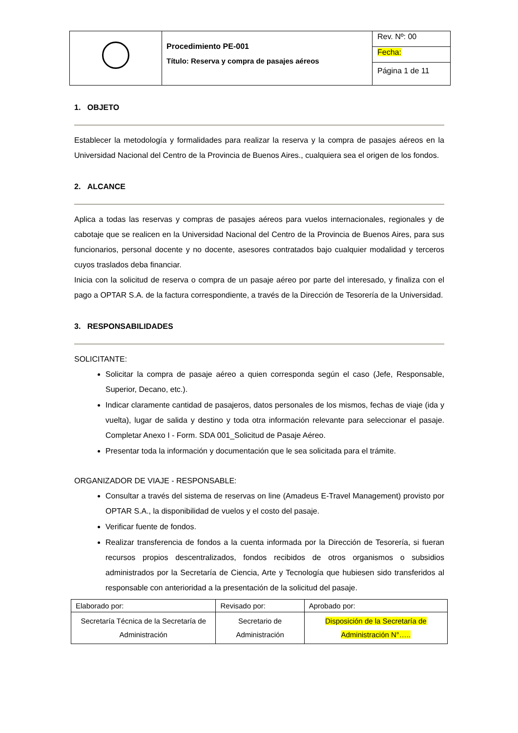| | Procedimiento PE-001 Título: Reserva y compra de pasajes aéreos | Rev. Nº: 00 |
| | | Fecha: |
| | | Página 1 de 11 |
1. OBJETO
Establecer la metodología y formalidades para realizar la reserva y la compra de pasajes aéreos en la Universidad Nacional del Centro de la Provincia de Buenos Aires., cualquiera sea el origen de los fondos.
2. ALCANCE
Aplica a todas las reservas y compras de pasajes aéreos para vuelos internacionales, regionales y de cabotaje que se realicen en la Universidad Nacional del Centro de la Provincia de Buenos Aires, para sus funcionarios, personal docente y no docente, asesores contratados bajo cualquier modalidad y terceros cuyos traslados deba financiar.
Inicia con la solicitud de reserva o compra de un pasaje aéreo por parte del interesado, y finaliza con el pago a OPTAR S.A. de la factura correspondiente, a través de la Dirección de Tesorería de la Universidad.
3. RESPONSABILIDADES
SOLICITANTE:
Solicitar la compra de pasaje aéreo a quien corresponda según el caso (Jefe, Responsable, Superior, Decano, etc.).
Indicar claramente cantidad de pasajeros, datos personales de los mismos, fechas de viaje (ida y vuelta), lugar de salida y destino y toda otra información relevante para seleccionar el pasaje. Completar Anexo I - Form. SDA 001_Solicitud de Pasaje Aéreo.
Presentar toda la información y documentación que le sea solicitada para el trámite.
ORGANIZADOR DE VIAJE - RESPONSABLE:
Consultar a través del sistema de reservas on line (Amadeus E-Travel Management) provisto por OPTAR S.A., la disponibilidad de vuelos y el costo del pasaje.
Verificar fuente de fondos.
Realizar transferencia de fondos a la cuenta informada por la Dirección de Tesorería, si fueran recursos propios descentralizados, fondos recibidos de otros organismos o subsidios administrados por la Secretaría de Ciencia, Arte y Tecnología que hubiesen sido transferidos al responsable con anterioridad a la presentación de la solicitud del pasaje.
| Elaborado por: | Revisado por: | Aprobado por: |
| Secretaría Técnica de la Secretaría de Administración | Secretario de Administración | Disposición de la Secretaría de Administración N°….. |